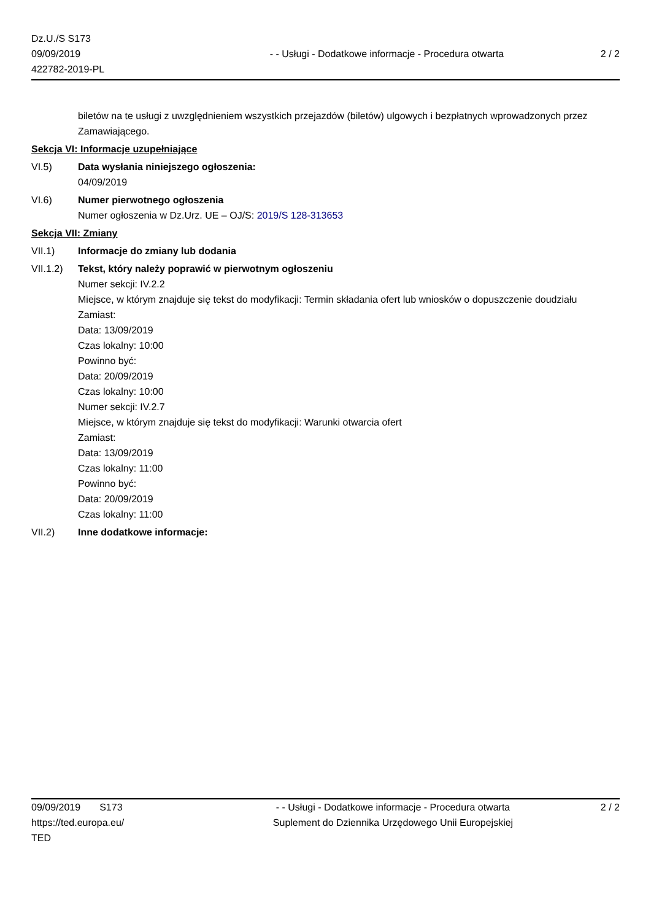Dz.U./S S173
09/09/2019
422782-2019-PL
- - Usługi - Dodatkowe informacje - Procedura otwarta
2 / 2
biletów na te usługi z uwzględnieniem wszystkich przejazdów (biletów) ulgowych i bezpłatnych wprowadzonych przez Zamawiającego.
Sekcja VI: Informacje uzupełniające
VI.5) Data wysłania niniejszego ogłoszenia:
04/09/2019
VI.6) Numer pierwotnego ogłoszenia
Numer ogłoszenia w Dz.Urz. UE – OJ/S: 2019/S 128-313653
Sekcja VII: Zmiany
VII.1) Informacje do zmiany lub dodania
VII.1.2)
Tekst, który należy poprawić w pierwotnym ogłoszeniu
Numer sekcji: IV.2.2
Miejsce, w którym znajduje się tekst do modyfikacji: Termin składania ofert lub wniosków o dopuszczenie doudziału
Zamiast:
Data: 13/09/2019
Czas lokalny: 10:00
Powinno być:
Data: 20/09/2019
Czas lokalny: 10:00
Numer sekcji: IV.2.7
Miejsce, w którym znajduje się tekst do modyfikacji: Warunki otwarcia ofert
Zamiast:
Data: 13/09/2019
Czas lokalny: 11:00
Powinno być:
Data: 20/09/2019
Czas lokalny: 11:00
VII.2) Inne dodatkowe informacje:
09/09/2019 S173
https://ted.europa.eu/
TED
- - Usługi - Dodatkowe informacje - Procedura otwarta
Suplement do Dziennika Urzędowego Unii Europejskiej
2 / 2